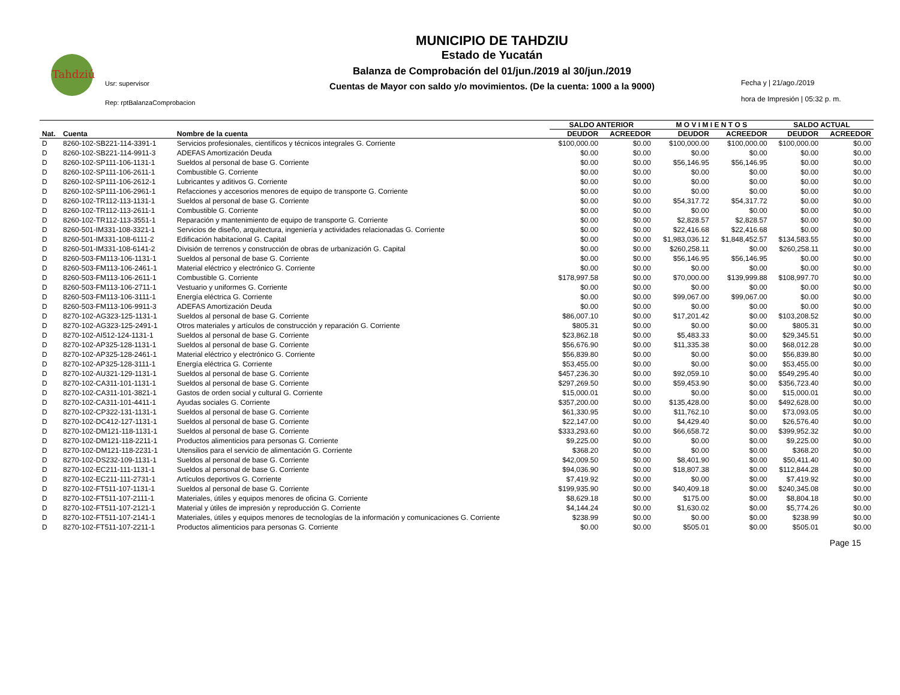Tahdziú
Usr: supervisor
Rep: rptBalanzaComprobacion
MUNICIPIO DE TAHDZIU
Estado de Yucatán
Balanza de Comprobación del 01/jun./2019 al 30/jun./2019
Cuentas de Mayor con saldo y/o movimientos. (De la cuenta: 1000 a la 9000)
Fecha y | 21/ago./2019
hora de Impresión | 05:32 p. m.
| | | | SALDO ANTERIOR | | M O V I M I E N T O S | | SALDO ACTUAL | |
| --- | --- | --- | --- | --- | --- | --- | --- | --- |
| Nat. | Cuenta | Nombre de la cuenta | DEUDOR | ACREEDOR | DEUDOR | ACREEDOR | DEUDOR | ACREEDOR |
| D | 8260-102-SB221-114-3391-1 | Servicios profesionales, científicos y técnicos integrales G. Corriente | $100,000.00 | $0.00 | $100,000.00 | $100,000.00 | $100,000.00 | $0.00 |
| D | 8260-102-SB221-114-9911-3 | ADEFAS Amortización Deuda | $0.00 | $0.00 | $0.00 | $0.00 | $0.00 | $0.00 |
| D | 8260-102-SP111-106-1131-1 | Sueldos al personal de base G. Corriente | $0.00 | $0.00 | $56,146.95 | $56,146.95 | $0.00 | $0.00 |
| D | 8260-102-SP111-106-2611-1 | Combustible G. Corriente | $0.00 | $0.00 | $0.00 | $0.00 | $0.00 | $0.00 |
| D | 8260-102-SP111-106-2612-1 | Lubricantes y aditivos G. Corriente | $0.00 | $0.00 | $0.00 | $0.00 | $0.00 | $0.00 |
| D | 8260-102-SP111-106-2961-1 | Refacciones y accesorios menores de equipo de transporte G. Corriente | $0.00 | $0.00 | $0.00 | $0.00 | $0.00 | $0.00 |
| D | 8260-102-TR112-113-1131-1 | Sueldos al personal de base G. Corriente | $0.00 | $0.00 | $54,317.72 | $54,317.72 | $0.00 | $0.00 |
| D | 8260-102-TR112-113-2611-1 | Combustible G. Corriente | $0.00 | $0.00 | $0.00 | $0.00 | $0.00 | $0.00 |
| D | 8260-102-TR112-113-3551-1 | Reparación y mantenimiento de equipo de transporte G. Corriente | $0.00 | $0.00 | $2,828.57 | $2,828.57 | $0.00 | $0.00 |
| D | 8260-501-IM331-108-3321-1 | Servicios de diseño, arquitectura, ingeniería y actividades relacionadas G. Corriente | $0.00 | $0.00 | $22,416.68 | $22,416.68 | $0.00 | $0.00 |
| D | 8260-501-IM331-108-6111-2 | Edificación habitacional G. Capital | $0.00 | $0.00 | $1,983,036.12 | $1,848,452.57 | $134,583.55 | $0.00 |
| D | 8260-501-IM331-108-6141-2 | División de terrenos y construcción de obras de urbanización G. Capital | $0.00 | $0.00 | $260,258.11 | $0.00 | $260,258.11 | $0.00 |
| D | 8260-503-FM113-106-1131-1 | Sueldos al personal de base G. Corriente | $0.00 | $0.00 | $56,146.95 | $56,146.95 | $0.00 | $0.00 |
| D | 8260-503-FM113-106-2461-1 | Material eléctrico y electrónico G. Corriente | $0.00 | $0.00 | $0.00 | $0.00 | $0.00 | $0.00 |
| D | 8260-503-FM113-106-2611-1 | Combustible G. Corriente | $178,997.58 | $0.00 | $70,000.00 | $139,999.88 | $108,997.70 | $0.00 |
| D | 8260-503-FM113-106-2711-1 | Vestuario y uniformes G. Corriente | $0.00 | $0.00 | $0.00 | $0.00 | $0.00 | $0.00 |
| D | 8260-503-FM113-106-3111-1 | Energía eléctrica G. Corriente | $0.00 | $0.00 | $99,067.00 | $99,067.00 | $0.00 | $0.00 |
| D | 8260-503-FM113-106-9911-3 | ADEFAS Amortización Deuda | $0.00 | $0.00 | $0.00 | $0.00 | $0.00 | $0.00 |
| D | 8270-102-AG323-125-1131-1 | Sueldos al personal de base G. Corriente | $86,007.10 | $0.00 | $17,201.42 | $0.00 | $103,208.52 | $0.00 |
| D | 8270-102-AG323-125-2491-1 | Otros materiales y artículos de construcción y reparación G. Corriente | $805.31 | $0.00 | $0.00 | $0.00 | $805.31 | $0.00 |
| D | 8270-102-AI512-124-1131-1 | Sueldos al personal de base G. Corriente | $23,862.18 | $0.00 | $5,483.33 | $0.00 | $29,345.51 | $0.00 |
| D | 8270-102-AP325-128-1131-1 | Sueldos al personal de base G. Corriente | $56,676.90 | $0.00 | $11,335.38 | $0.00 | $68,012.28 | $0.00 |
| D | 8270-102-AP325-128-2461-1 | Material eléctrico y electrónico G. Corriente | $56,839.80 | $0.00 | $0.00 | $0.00 | $56,839.80 | $0.00 |
| D | 8270-102-AP325-128-3111-1 | Energía eléctrica G. Corriente | $53,455.00 | $0.00 | $0.00 | $0.00 | $53,455.00 | $0.00 |
| D | 8270-102-AU321-129-1131-1 | Sueldos al personal de base G. Corriente | $457,236.30 | $0.00 | $92,059.10 | $0.00 | $549,295.40 | $0.00 |
| D | 8270-102-CA311-101-1131-1 | Sueldos al personal de base G. Corriente | $297,269.50 | $0.00 | $59,453.90 | $0.00 | $356,723.40 | $0.00 |
| D | 8270-102-CA311-101-3821-1 | Gastos de orden social y cultural G. Corriente | $15,000.01 | $0.00 | $0.00 | $0.00 | $15,000.01 | $0.00 |
| D | 8270-102-CA311-101-4411-1 | Ayudas sociales G. Corriente | $357,200.00 | $0.00 | $135,428.00 | $0.00 | $492,628.00 | $0.00 |
| D | 8270-102-CP322-131-1131-1 | Sueldos al personal de base G. Corriente | $61,330.95 | $0.00 | $11,762.10 | $0.00 | $73,093.05 | $0.00 |
| D | 8270-102-DC412-127-1131-1 | Sueldos al personal de base G. Corriente | $22,147.00 | $0.00 | $4,429.40 | $0.00 | $26,576.40 | $0.00 |
| D | 8270-102-DM121-118-1131-1 | Sueldos al personal de base G. Corriente | $333,293.60 | $0.00 | $66,658.72 | $0.00 | $399,952.32 | $0.00 |
| D | 8270-102-DM121-118-2211-1 | Productos alimenticios para personas G. Corriente | $9,225.00 | $0.00 | $0.00 | $0.00 | $9,225.00 | $0.00 |
| D | 8270-102-DM121-118-2231-1 | Utensilios para el servicio de alimentación G. Corriente | $368.20 | $0.00 | $0.00 | $0.00 | $368.20 | $0.00 |
| D | 8270-102-DS232-109-1131-1 | Sueldos al personal de base G. Corriente | $42,009.50 | $0.00 | $8,401.90 | $0.00 | $50,411.40 | $0.00 |
| D | 8270-102-EC211-111-1131-1 | Sueldos al personal de base G. Corriente | $94,036.90 | $0.00 | $18,807.38 | $0.00 | $112,844.28 | $0.00 |
| D | 8270-102-EC211-111-2731-1 | Artículos deportivos G. Corriente | $7,419.92 | $0.00 | $0.00 | $0.00 | $7,419.92 | $0.00 |
| D | 8270-102-FT511-107-1131-1 | Sueldos al personal de base G. Corriente | $199,935.90 | $0.00 | $40,409.18 | $0.00 | $240,345.08 | $0.00 |
| D | 8270-102-FT511-107-2111-1 | Materiales, útiles y equipos menores de oficina G. Corriente | $8,629.18 | $0.00 | $175.00 | $0.00 | $8,804.18 | $0.00 |
| D | 8270-102-FT511-107-2121-1 | Material y útiles de impresión y reproducción G. Corriente | $4,144.24 | $0.00 | $1,630.02 | $0.00 | $5,774.26 | $0.00 |
| D | 8270-102-FT511-107-2141-1 | Materiales, útiles y equipos menores de tecnologías de la información y comunicaciones G. Corriente | $238.99 | $0.00 | $0.00 | $0.00 | $238.99 | $0.00 |
| D | 8270-102-FT511-107-2211-1 | Productos alimenticios para personas G. Corriente | $0.00 | $0.00 | $505.01 | $0.00 | $505.01 | $0.00 |
Page 15